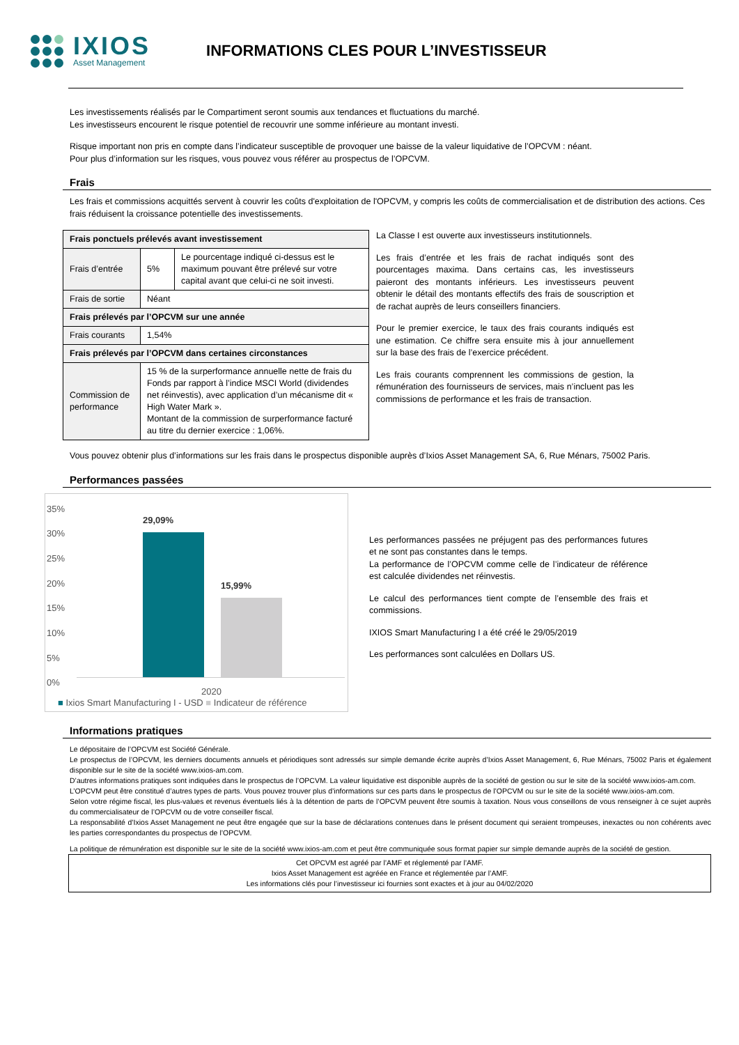IXIOS
Asset Management
INFORMATIONS CLES POUR L’INVESTISSEUR
Les investissements réalisés par le Compartiment seront soumis aux tendances et fluctuations du marché.
Les investisseurs encourent le risque potentiel de recouvrir une somme inférieure au montant investi.
Risque important non pris en compte dans l’indicateur susceptible de provoquer une baisse de la valeur liquidative de l’OPCVM : néant.
Pour plus d’information sur les risques, vous pouvez vous référer au prospectus de l’OPCVM.
Frais
Les frais et commissions acquittés servent à couvrir les coûts d'exploitation de l'OPCVM, y compris les coûts de commercialisation et de distribution des actions. Ces frais réduisent la croissance potentielle des investissements.
| Frais ponctuels prélevés avant investissement | | |
| Frais d’entrée | 5% | Le pourcentage indiqué ci-dessus est le maximum pouvant être prélevé sur votre capital avant que celui-ci ne soit investi. |
| Frais de sortie | Néant | |
| Frais prélevés par l’OPCVM sur une année | | |
| Frais courants | 1,54% | |
| Frais prélevés par l’OPCVM dans certaines circonstances | | |
| Commission de performance | 15 % de la surperformance annuelle nette de frais du Fonds par rapport à l’indice MSCI World (dividendes net réinvestis), avec application d’un mécanisme dit « High Water Mark ». Montant de la commission de surperformance facturé au titre du dernier exercice : 1,06%. | |
La Classe I est ouverte aux investisseurs institutionnels.
Les frais d’entrée et les frais de rachat indiqués sont des pourcentages maxima. Dans certains cas, les investisseurs paieront des montants inférieurs. Les investisseurs peuvent obtenir le détail des montants effectifs des frais de souscription et de rachat auprès de leurs conseillers financiers.
Pour le premier exercice, le taux des frais courants indiqués est une estimation. Ce chiffre sera ensuite mis à jour annuellement sur la base des frais de l’exercice précédent.
Les frais courants comprennent les commissions de gestion, la rémunération des fournisseurs de services, mais n’incluent pas les commissions de performance et les frais de transaction.
Vous pouvez obtenir plus d’informations sur les frais dans le prospectus disponible auprès d’Ixios Asset Management SA, 6, Rue Ménars, 75002 Paris.
Performances passées
35%
30%
25%
20%
15%
10%
5%
0%
29,09%
15,99%
2020
■ Ixios Smart Manufacturing I - USD ■ Indicateur de référence
Les performances passées ne préjugent pas des performances futures et ne sont pas constantes dans le temps.
La performance de l’OPCVM comme celle de l’indicateur de référence est calculée dividendes net réinvestis.
Le calcul des performances tient compte de l’ensemble des frais et commissions.
IXIOS Smart Manufacturing I a été créé le 29/05/2019
Les performances sont calculées en Dollars US.
Informations pratiques
Le dépositaire de l’OPCVM est Société Générale.
Le prospectus de l’OPCVM, les derniers documents annuels et périodiques sont adressés sur simple demande écrite auprès d’Ixios Asset Management, 6, Rue Ménars, 75002 Paris et également disponible sur le site de la société www.ixios-am.com.
D’autres informations pratiques sont indiquées dans le prospectus de l’OPCVM. La valeur liquidative est disponible auprès de la société de gestion ou sur le site de la société www.ixios-am.com.
L’OPCVM peut être constitué d’autres types de parts. Vous pouvez trouver plus d’informations sur ces parts dans le prospectus de l’OPCVM ou sur le site de la société www.ixios-am.com.
Selon votre régime fiscal, les plus-values et revenus éventuels liés à la détention de parts de l’OPCVM peuvent être soumis à taxation. Nous vous conseillons de vous renseigner à ce sujet auprès du commercialisateur de l’OPCVM ou de votre conseiller fiscal.
La responsabilité d’Ixios Asset Management ne peut être engagée que sur la base de déclarations contenues dans le présent document qui seraient trompeuses, inexactes ou non cohérents avec les parties correspondantes du prospectus de l’OPCVM.
La politique de rémunération est disponible sur le site de la société www.ixios-am.com et peut être communiquée sous format papier sur simple demande auprès de la société de gestion.
Cet OPCVM est agréé par l’AMF et réglementé par l’AMF.
Ixios Asset Management est agréée en France et réglementée par l’AMF.
Les informations clés pour l’investisseur ici fournies sont exactes et à jour au 04/02/2020